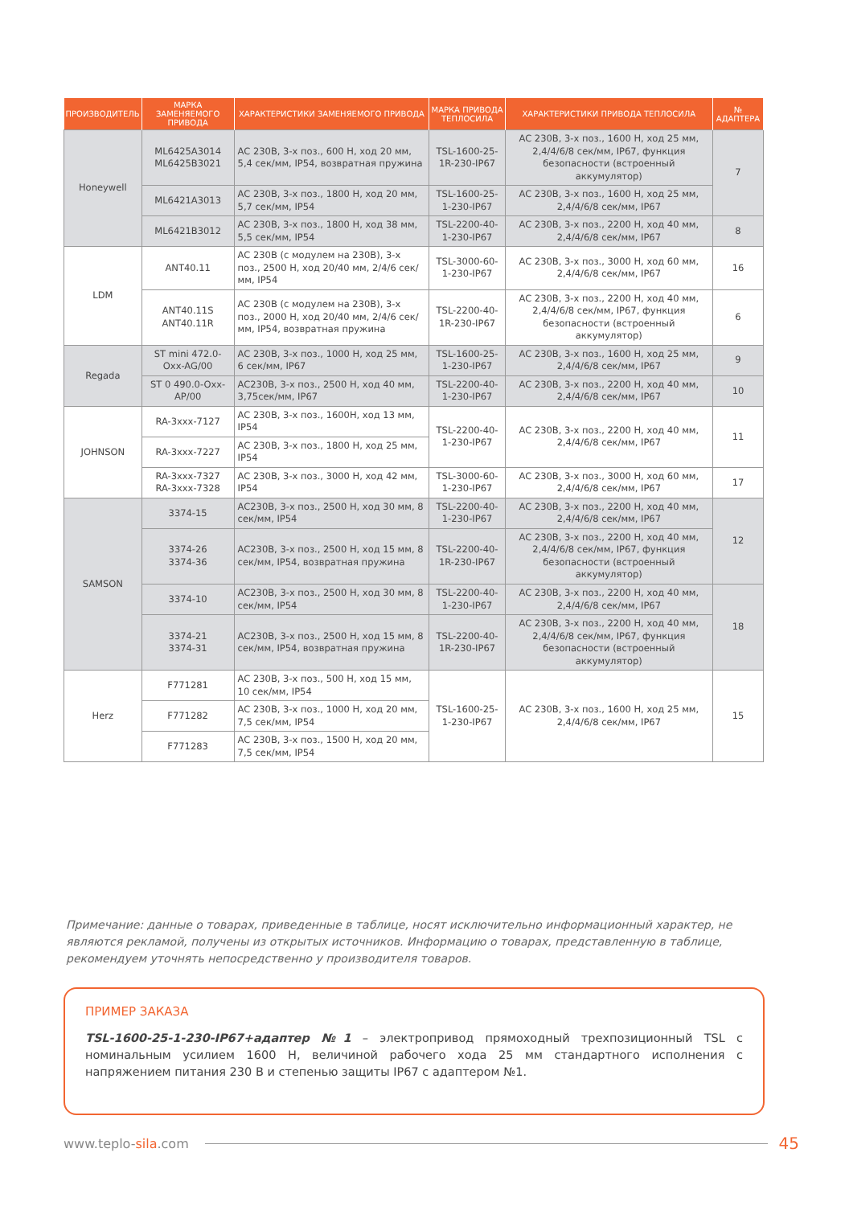| ПРОИЗВОДИТЕЛЬ | МАРКА ЗАМЕНЯЕМОГО ПРИВОДА | ХАРАКТЕРИСТИКИ ЗАМЕНЯЕМОГО ПРИВОДА | МАРКА ПРИВОДА ТЕПЛОСИЛА | ХАРАКТЕРИСТИКИ ПРИВОДА ТЕПЛОСИЛА | № АДАПТЕРА |
| --- | --- | --- | --- | --- | --- |
| Honeywell | ML6425A3014 ML6425B3021 | AC 230B, 3-х поз., 600 Н, ход 20 мм, 5,4 сек/мм, IP54, возвратная пружина | TSL-1600-25-1R-230-IP67 | AC 230B, 3-х поз., 1600 Н, ход 25 мм, 2,4/4/6/8 сек/мм, IP67, функция безопасности (встроенный аккумулятор) | 7 |
| | ML6421A3013 | AC 230B, 3-х поз., 1800 Н, ход 20 мм, 5,7 сек/мм, IP54 | TSL-1600-25-1-230-IP67 | AC 230B, 3-х поз., 1600 Н, ход 25 мм, 2,4/4/6/8 сек/мм, IP67 | |
| | ML6421B3012 | AC 230B, 3-х поз., 1800 Н, ход 38 мм, 5,5 сек/мм, IP54 | TSL-2200-40-1-230-IP67 | AC 230B, 3-х поз., 2200 Н, ход 40 мм, 2,4/4/6/8 сек/мм, IP67 | 8 |
| LDM | ANT40.11 | AC 230B (с модулем на 230В), 3-х поз., 2500 Н, ход 20/40 мм, 2/4/6 сек/мм, IP54 | TSL-3000-60-1-230-IP67 | AC 230B, 3-х поз., 3000 Н, ход 60 мм, 2,4/4/6/8 сек/мм, IP67 | 16 |
| | ANT40.11S ANT40.11R | AC 230B (с модулем на 230В), 3-х поз., 2000 Н, ход 20/40 мм, 2/4/6 сек/мм, IP54, возвратная пружина | TSL-2200-40-1R-230-IP67 | AC 230B, 3-х поз., 2200 Н, ход 40 мм, 2,4/4/6/8 сек/мм, IP67, функция безопасности (встроенный аккумулятор) | 6 |
| Regada | ST mini 472.0-Oxx-AG/00 | AC 230B, 3-х поз., 1000 Н, ход 25 мм, 6 сек/мм, IP67 | TSL-1600-25-1-230-IP67 | AC 230B, 3-х поз., 1600 Н, ход 25 мм, 2,4/4/6/8 сек/мм, IP67 | 9 |
| | ST 0 490.0-Oxx-AP/00 | AC230B, 3-х поз., 2500 Н, ход 40 мм, 3,75сек/мм, IP67 | TSL-2200-40-1-230-IP67 | AC 230B, 3-х поз., 2200 Н, ход 40 мм, 2,4/4/6/8 сек/мм, IP67 | 10 |
| JOHNSON | RA-3xxx-7127 | AC 230B, 3-х поз., 1600Н, ход 13 мм, IP54 | TSL-2200-40-1-230-IP67 | AC 230B, 3-х поз., 2200 Н, ход 40 мм, 2,4/4/6/8 сек/мм, IP67 | 11 |
| | RA-3xxx-7227 | AC 230B, 3-х поз., 1800 Н, ход 25 мм, IP54 | | | |
| | RA-3xxx-7327 RA-3xxx-7328 | AC 230B, 3-х поз., 3000 Н, ход 42 мм, IP54 | TSL-3000-60-1-230-IP67 | AC 230B, 3-х поз., 3000 Н, ход 60 мм, 2,4/4/6/8 сек/мм, IP67 | 17 |
| SAMSON | 3374-15 | AC230B, 3-х поз., 2500 Н, ход 30 мм, 8 сек/мм, IP54 | TSL-2200-40-1-230-IP67 | AC 230B, 3-х поз., 2200 Н, ход 40 мм, 2,4/4/6/8 сек/мм, IP67 | 12 |
| | 3374-26 3374-36 | AC230B, 3-х поз., 2500 Н, ход 15 мм, 8 сек/мм, IP54, возвратная пружина | TSL-2200-40-1R-230-IP67 | AC 230B, 3-х поз., 2200 Н, ход 40 мм, 2,4/4/6/8 сек/мм, IP67, функция безопасности (встроенный аккумулятор) | |
| | 3374-10 | AC230B, 3-х поз., 2500 Н, ход 30 мм, 8 сек/мм, IP54 | TSL-2200-40-1-230-IP67 | AC 230B, 3-х поз., 2200 Н, ход 40 мм, 2,4/4/6/8 сек/мм, IP67 | 18 |
| | 3374-21 3374-31 | AC230B, 3-х поз., 2500 Н, ход 15 мм, 8 сек/мм, IP54, возвратная пружина | TSL-2200-40-1R-230-IP67 | AC 230B, 3-х поз., 2200 Н, ход 40 мм, 2,4/4/6/8 сек/мм, IP67, функция безопасности (встроенный аккумулятор) | |
| Herz | F771281 | AC 230B, 3-х поз., 500 Н, ход 15 мм, 10 сек/мм, IP54 | TSL-1600-25-1-230-IP67 | AC 230B, 3-х поз., 1600 Н, ход 25 мм, 2,4/4/6/8 сек/мм, IP67 | 15 |
| | F771282 | AC 230B, 3-х поз., 1000 Н, ход 20 мм, 7,5 сек/мм, IP54 | | | |
| | F771283 | AC 230B, 3-х поз., 1500 Н, ход 20 мм, 7,5 сек/мм, IP54 | | | |
Примечание: данные о товарах, приведенные в таблице, носят исключительно информационный характер, не являются рекламой, получены из открытых источников. Информацию о товарах, представленную в таблице, рекомендуем уточнять непосредственно у производителя товаров.
ПРИМЕР ЗАКАЗА
TSL-1600-25-1-230-IP67+адаптер №1 – электропривод прямоходный трехпозиционный TSL с номинальным усилием 1600 Н, величиной рабочего хода 25 мм стандартного исполнения с напряжением питания 230 В и степенью защиты IP67 с адаптером №1.
www.teplo-sila.com 45